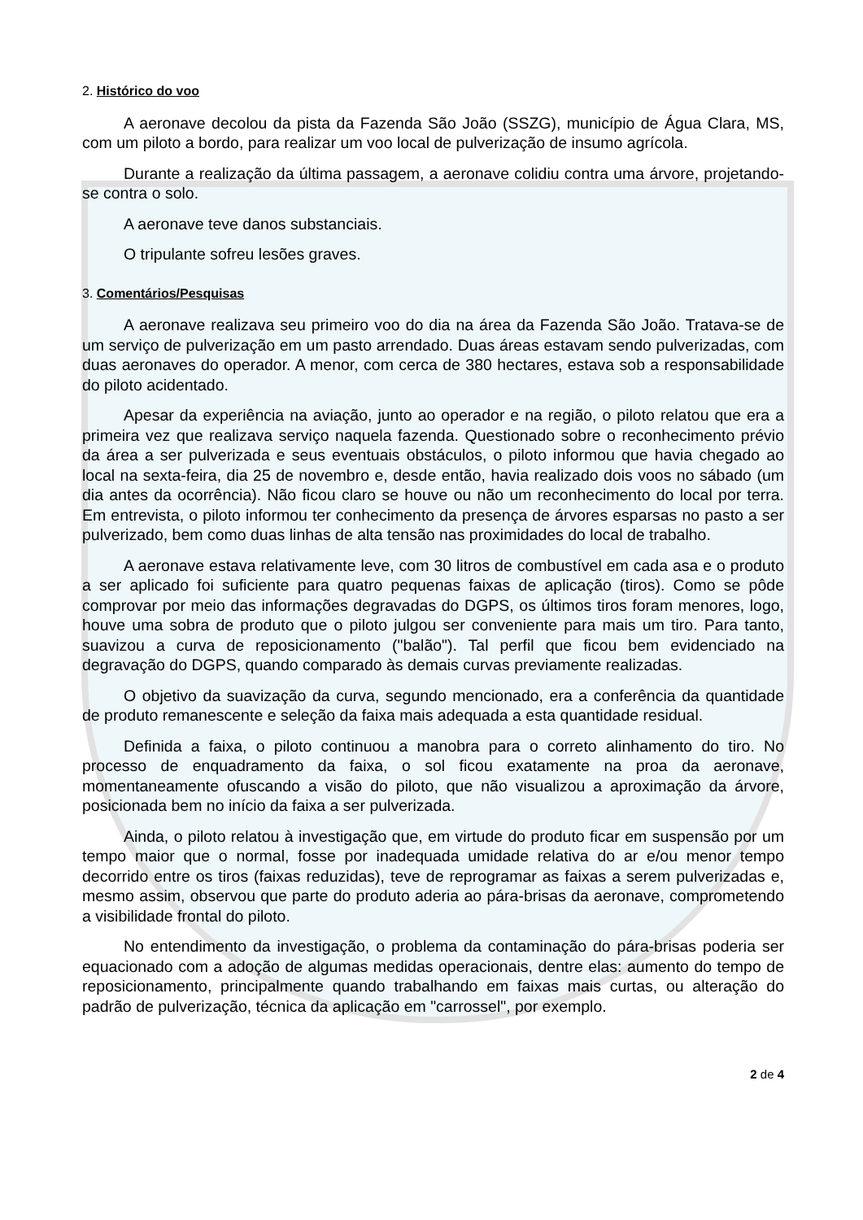2. Histórico do voo
A aeronave decolou da pista da Fazenda São João (SSZG), município de Água Clara, MS, com um piloto a bordo, para realizar um voo local de pulverização de insumo agrícola.
Durante a realização da última passagem, a aeronave colidiu contra uma árvore, projetando-se contra o solo.
A aeronave teve danos substanciais.
O tripulante sofreu lesões graves.
3. Comentários/Pesquisas
A aeronave realizava seu primeiro voo do dia na área da Fazenda São João. Tratava-se de um serviço de pulverização em um pasto arrendado. Duas áreas estavam sendo pulverizadas, com duas aeronaves do operador. A menor, com cerca de 380 hectares, estava sob a responsabilidade do piloto acidentado.
Apesar da experiência na aviação, junto ao operador e na região, o piloto relatou que era a primeira vez que realizava serviço naquela fazenda. Questionado sobre o reconhecimento prévio da área a ser pulverizada e seus eventuais obstáculos, o piloto informou que havia chegado ao local na sexta-feira, dia 25 de novembro e, desde então, havia realizado dois voos no sábado (um dia antes da ocorrência). Não ficou claro se houve ou não um reconhecimento do local por terra. Em entrevista, o piloto informou ter conhecimento da presença de árvores esparsas no pasto a ser pulverizado, bem como duas linhas de alta tensão nas proximidades do local de trabalho.
A aeronave estava relativamente leve, com 30 litros de combustível em cada asa e o produto a ser aplicado foi suficiente para quatro pequenas faixas de aplicação (tiros). Como se pôde comprovar por meio das informações degravadas do DGPS, os últimos tiros foram menores, logo, houve uma sobra de produto que o piloto julgou ser conveniente para mais um tiro. Para tanto, suavizou a curva de reposicionamento ("balão"). Tal perfil que ficou bem evidenciado na degravação do DGPS, quando comparado às demais curvas previamente realizadas.
O objetivo da suavização da curva, segundo mencionado, era a conferência da quantidade de produto remanescente e seleção da faixa mais adequada a esta quantidade residual.
Definida a faixa, o piloto continuou a manobra para o correto alinhamento do tiro. No processo de enquadramento da faixa, o sol ficou exatamente na proa da aeronave, momentaneamente ofuscando a visão do piloto, que não visualizou a aproximação da árvore, posicionada bem no início da faixa a ser pulverizada.
Ainda, o piloto relatou à investigação que, em virtude do produto ficar em suspensão por um tempo maior que o normal, fosse por inadequada umidade relativa do ar e/ou menor tempo decorrido entre os tiros (faixas reduzidas), teve de reprogramar as faixas a serem pulverizadas e, mesmo assim, observou que parte do produto aderia ao pára-brisas da aeronave, comprometendo a visibilidade frontal do piloto.
No entendimento da investigação, o problema da contaminação do pára-brisas poderia ser equacionado com a adoção de algumas medidas operacionais, dentre elas: aumento do tempo de reposicionamento, principalmente quando trabalhando em faixas mais curtas, ou alteração do padrão de pulverização, técnica da aplicação em "carrossel", por exemplo.
2 de 4